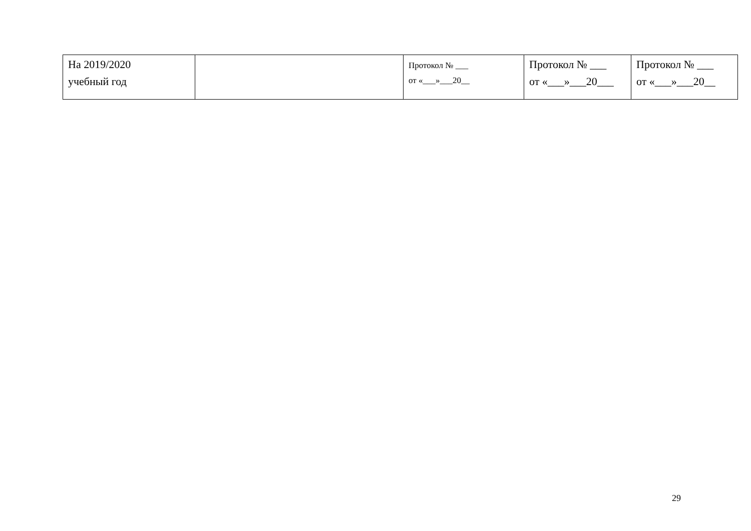| На 2019/2020 учебный год | | Протокол № ___ от «___»___20__ | Протокол № ___ от «___»___20___ | Протокол № ___ от «___»___20__ |
29